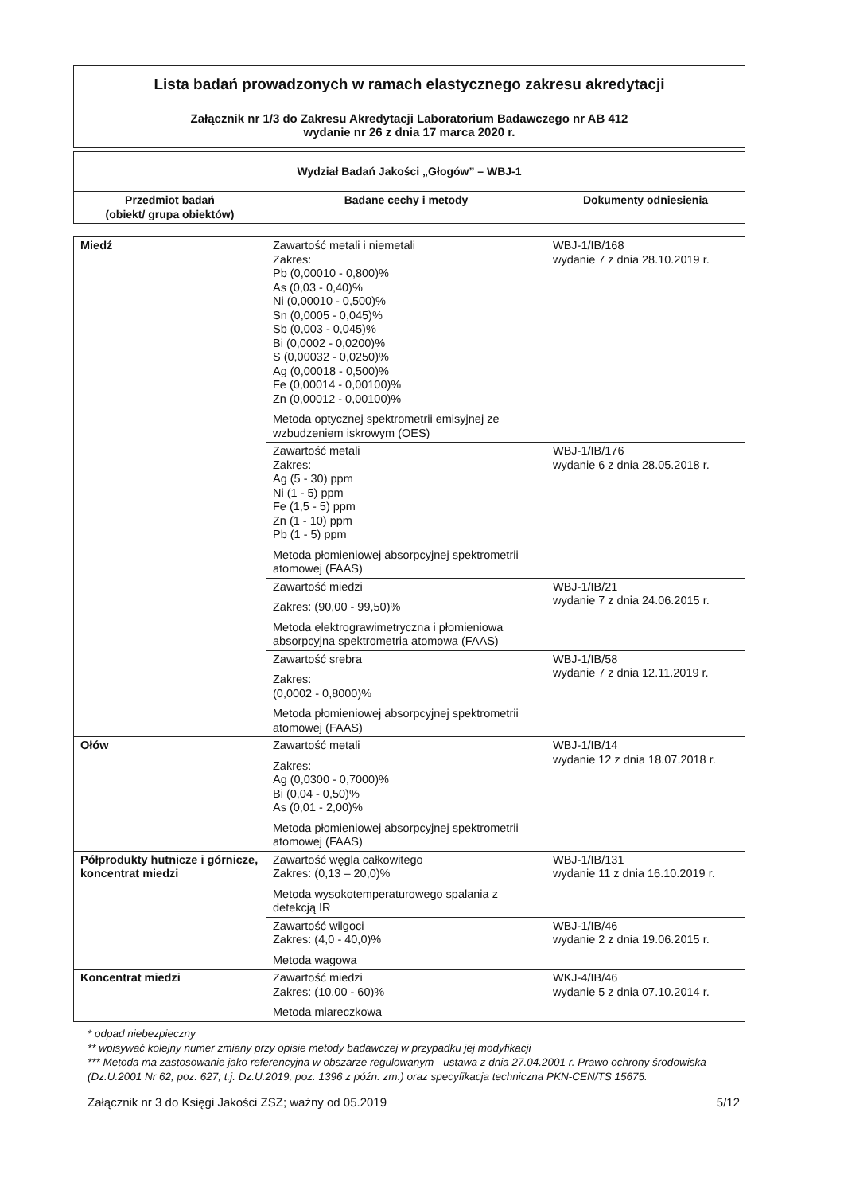| Lista badań prowadzonych w ramach elastycznego zakresu akredytacji |
| Załącznik nr 1/3 do Zakresu Akredytacji Laboratorium Badawczego nr AB 412 wydanie nr 26 z dnia 17 marca 2020 r. |
| Wydział Badań Jakości „Głogów” – WBJ-1 | | |
| Przedmiot badań (obiekt/ grupa obiektów) | Badane cechy i metody | Dokumenty odniesienia |
| Miedź | Zawartość metali i niemetali Zakres: Pb (0,00010 - 0,800)% As (0,03 - 0,40)% Ni (0,00010 - 0,500)% Sn (0,0005 - 0,045)% Sb (0,003 - 0,045)% Bi (0,0002 - 0,0200)% S (0,00032 - 0,0250)% Ag (0,00018 - 0,500)% Fe (0,00014 - 0,00100)% Zn (0,00012 - 0,00100)% Metoda optycznej spektrometrii emisyjnej ze wzbudzeniem iskrowym (OES) | WBJ-1/IB/168 wydanie 7 z dnia 28.10.2019 r. |
| | Zawartość metali Zakres: Ag (5 - 30) ppm Ni (1 - 5) ppm Fe (1,5 - 5) ppm Zn (1 - 10) ppm Pb (1 - 5) ppm Metoda płomieniowej absorpcyjnej spektrometrii atomowej (FAAS) | WBJ-1/IB/176 wydanie 6 z dnia 28.05.2018 r. |
| | Zawartość miedzi Zakres: (90,00 - 99,50)% Metoda elektrograwimetryczna i płomieniowa absorpcyjna spektrometria atomowa (FAAS) | WBJ-1/IB/21 wydanie 7 z dnia 24.06.2015 r. |
| | Zawartość srebra Zakres: (0,0002 - 0,8000)% Metoda płomieniowej absorpcyjnej spektrometrii atomowej (FAAS) | WBJ-1/IB/58 wydanie 7 z dnia 12.11.2019 r. |
| Ołów | Zawartość metali Zakres: Ag (0,0300 - 0,7000)% Bi (0,04 - 0,50)% As (0,01 - 2,00)% Metoda płomieniowej absorpcyjnej spektrometrii atomowej (FAAS) | WBJ-1/IB/14 wydanie 12 z dnia 18.07.2018 r. |
| Półprodukty hutnicze i górnicze, koncentrat miedzi | Zawartość węgla całkowitego Zakres: (0,13 – 20,0)% Metoda wysokotemperaturowego spalania z detekcją IR | WBJ-1/IB/131 wydanie 11 z dnia 16.10.2019 r. |
| | Zawartość wilgoci Zakres: (4,0 - 40,0)% Metoda wagowa | WBJ-1/IB/46 wydanie 2 z dnia 19.06.2015 r. |
| Koncentrat miedzi | Zawartość miedzi Zakres: (10,00 - 60)% Metoda miareczkowa | WKJ-4/IB/46 wydanie 5 z dnia 07.10.2014 r. |
* odpad niebezpieczny
** wpisywać kolejny numer zmiany przy opisie metody badawczej w przypadku jej modyfikacji
*** Metoda ma zastosowanie jako referencyjna w obszarze regulowanym - ustawa z dnia 27.04.2001 r. Prawo ochrony środowiska (Dz.U.2001 Nr 62, poz. 627; t.j. Dz.U.2019, poz. 1396 z późn. zm.) oraz specyfikacja techniczna PKN-CEN/TS 15675.
Załącznik nr 3 do Księgi Jakości ZSZ; ważny od 05.2019 5/12